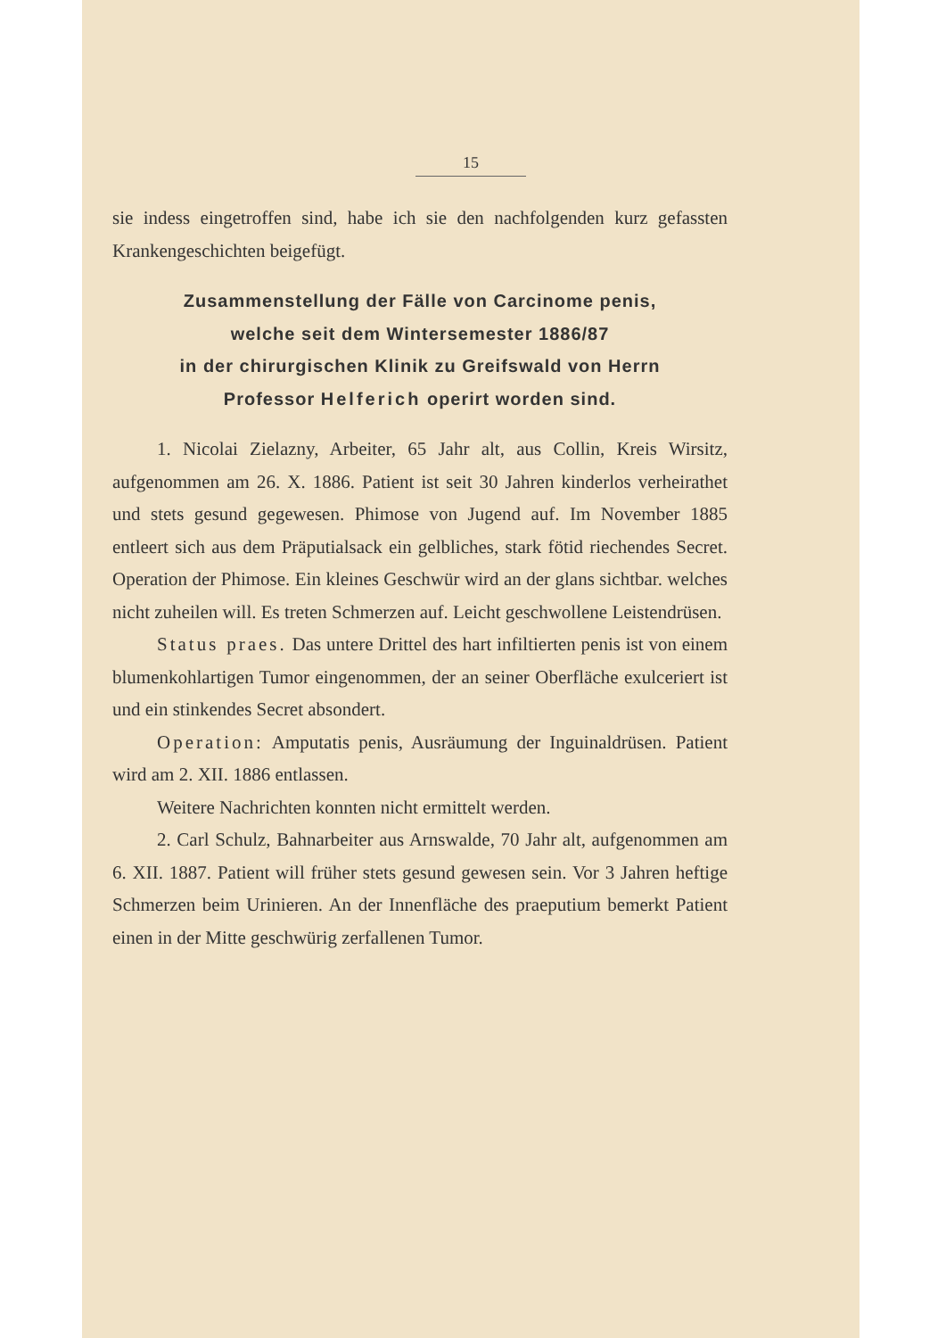15
sie indess eingetroffen sind, habe ich sie den nachfolgenden kurz gefassten Krankengeschichten beigefügt.
Zusammenstellung der Fälle von Carcinome penis,
welche seit dem Wintersemester 1886/87
in der chirurgischen Klinik zu Greifswald von Herrn
Professor Helferich operirt worden sind.
1. Nicolai Zielazny, Arbeiter, 65 Jahr alt, aus Collin, Kreis Wirsitz, aufgenommen am 26. X. 1886. Patient ist seit 30 Jahren kinderlos verheirathet und stets gesund gegewesen. Phimose von Jugend auf. Im November 1885 entleert sich aus dem Präputialsack ein gelbliches, stark fötid riechendes Secret. Operation der Phimose. Ein kleines Geschwür wird an der glans sichtbar. welches nicht zuheilen will. Es treten Schmerzen auf. Leicht geschwollene Leistendrüsen.
Status praes. Das untere Drittel des hart infiltierten penis ist von einem blumenkohlartigen Tumor eingenommen, der an seiner Oberfläche exulceriert ist und ein stinkendes Secret absondert.
Operation: Amputatis penis, Ausräumung der Inguinaldrüsen. Patient wird am 2. XII. 1886 entlassen.
Weitere Nachrichten konnten nicht ermittelt werden.
2. Carl Schulz, Bahnarbeiter aus Arnswalde, 70 Jahr alt, aufgenommen am 6. XII. 1887. Patient will früher stets gesund gewesen sein. Vor 3 Jahren heftige Schmerzen beim Urinieren. An der Innenfläche des praeputium bemerkt Patient einen in der Mitte geschwürig zerfallenen Tumor.